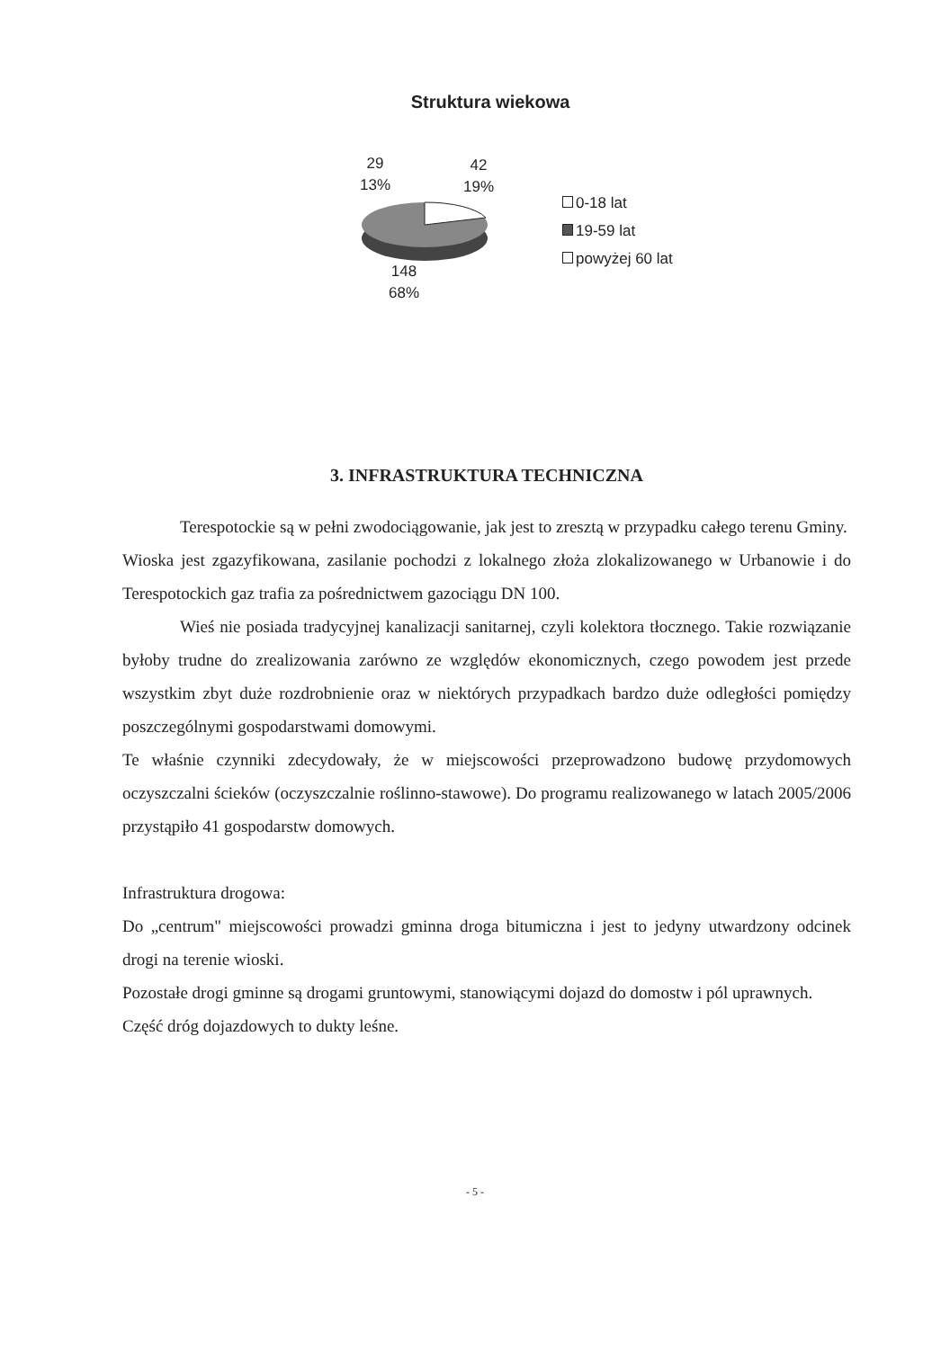Struktura wiekowa
29
13%
42
19%
148
68%
0-18 lat
19-59 lat
powyżej 60 lat
3. INFRASTRUKTURA TECHNICZNA
Terespotockie są w pełni zwodociągowanie, jak jest to zresztą w przypadku całego terenu Gminy.
Wioska jest zgazyfikowana, zasilanie pochodzi z lokalnego złoża zlokalizowanego w Urbanowie i do Terespotockich gaz trafia za pośrednictwem gazociągu DN 100.
Wieś nie posiada tradycyjnej kanalizacji sanitarnej, czyli kolektora tłocznego. Takie rozwiązanie byłoby trudne do zrealizowania zarówno ze względów ekonomicznych, czego powodem jest przede wszystkim zbyt duże rozdrobnienie oraz w niektórych przypadkach bardzo duże odległości pomiędzy poszczególnymi gospodarstwami domowymi.
Te właśnie czynniki zdecydowały, że w miejscowości przeprowadzono budowę przydomowych oczyszczalni ścieków (oczyszczalnie roślinno-stawowe). Do programu realizowanego w latach 2005/2006 przystąpiło 41 gospodarstw domowych.
Infrastruktura drogowa:
Do „centrum" miejscowości prowadzi gminna droga bitumiczna i jest to jedyny utwardzony odcinek drogi na terenie wioski.
Pozostałe drogi gminne są drogami gruntowymi, stanowiącymi dojazd do domostw i pól uprawnych.
Część dróg dojazdowych to dukty leśne.
- 5 -